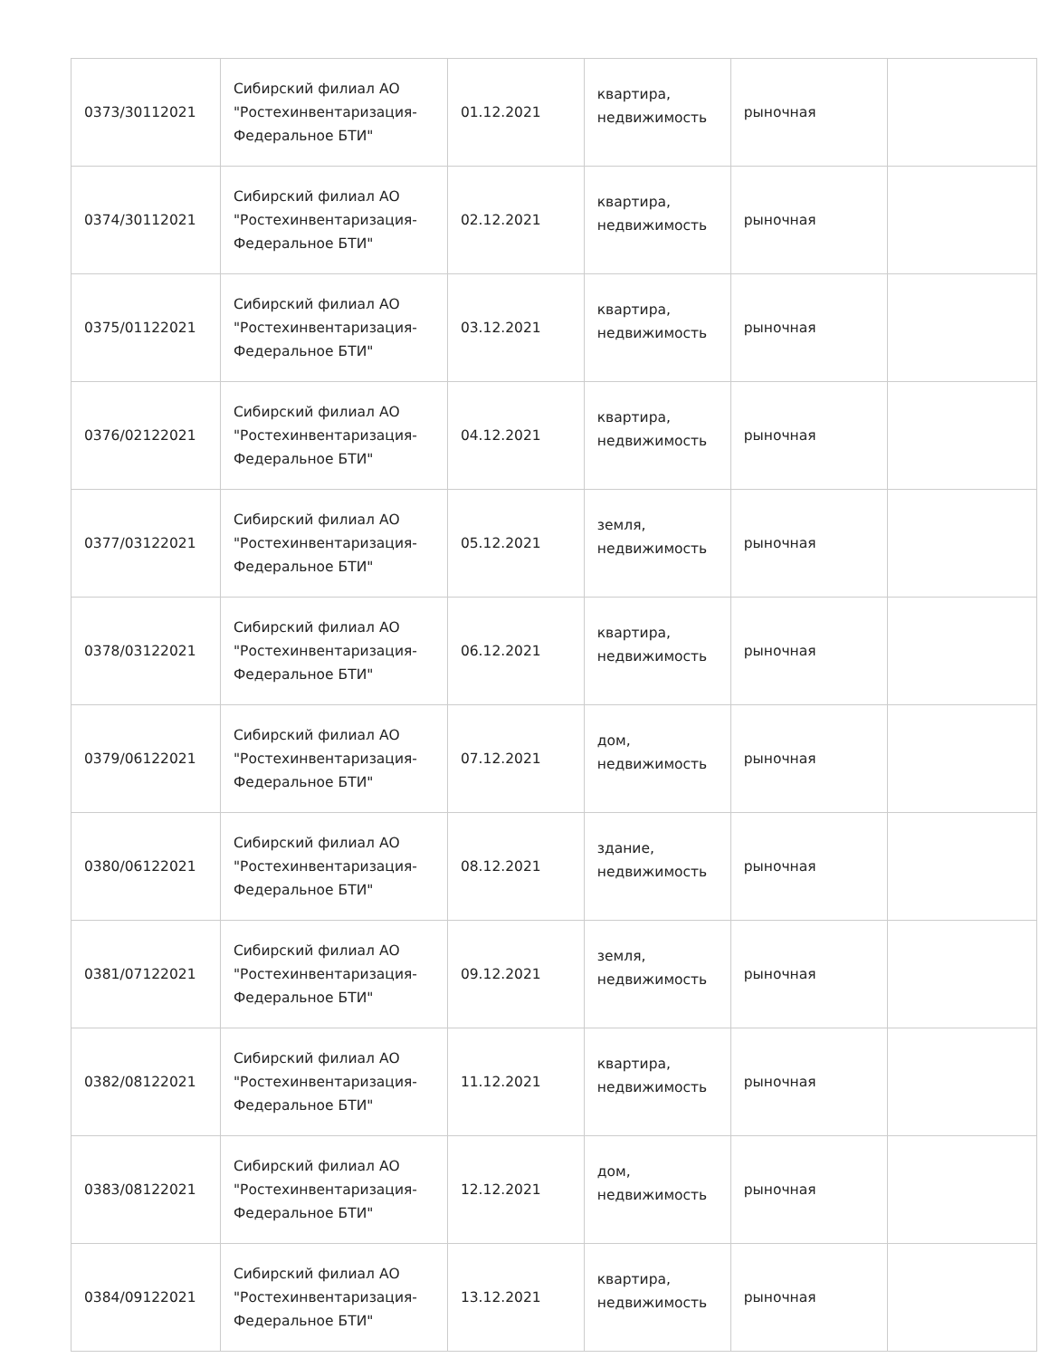| 0373/30112021 | Сибирский филиал АО "Ростехинвентаризация-Федеральное БТИ" | 01.12.2021 | квартира, недвижимость | рыночная | |
| 0374/30112021 | Сибирский филиал АО "Ростехинвентаризация-Федеральное БТИ" | 02.12.2021 | квартира, недвижимость | рыночная | |
| 0375/01122021 | Сибирский филиал АО "Ростехинвентаризация-Федеральное БТИ" | 03.12.2021 | квартира, недвижимость | рыночная | |
| 0376/02122021 | Сибирский филиал АО "Ростехинвентаризация-Федеральное БТИ" | 04.12.2021 | квартира, недвижимость | рыночная | |
| 0377/03122021 | Сибирский филиал АО "Ростехинвентаризация-Федеральное БТИ" | 05.12.2021 | земля, недвижимость | рыночная | |
| 0378/03122021 | Сибирский филиал АО "Ростехинвентаризация-Федеральное БТИ" | 06.12.2021 | квартира, недвижимость | рыночная | |
| 0379/06122021 | Сибирский филиал АО "Ростехинвентаризация-Федеральное БТИ" | 07.12.2021 | дом, недвижимость | рыночная | |
| 0380/06122021 | Сибирский филиал АО "Ростехинвентаризация-Федеральное БТИ" | 08.12.2021 | здание, недвижимость | рыночная | |
| 0381/07122021 | Сибирский филиал АО "Ростехинвентаризация-Федеральное БТИ" | 09.12.2021 | земля, недвижимость | рыночная | |
| 0382/08122021 | Сибирский филиал АО "Ростехинвентаризация-Федеральное БТИ" | 11.12.2021 | квартира, недвижимость | рыночная | |
| 0383/08122021 | Сибирский филиал АО "Ростехинвентаризация-Федеральное БТИ" | 12.12.2021 | дом, недвижимость | рыночная | |
| 0384/09122021 | Сибирский филиал АО "Ростехинвентаризация-Федеральное БТИ" | 13.12.2021 | квартира, недвижимость | рыночная | |